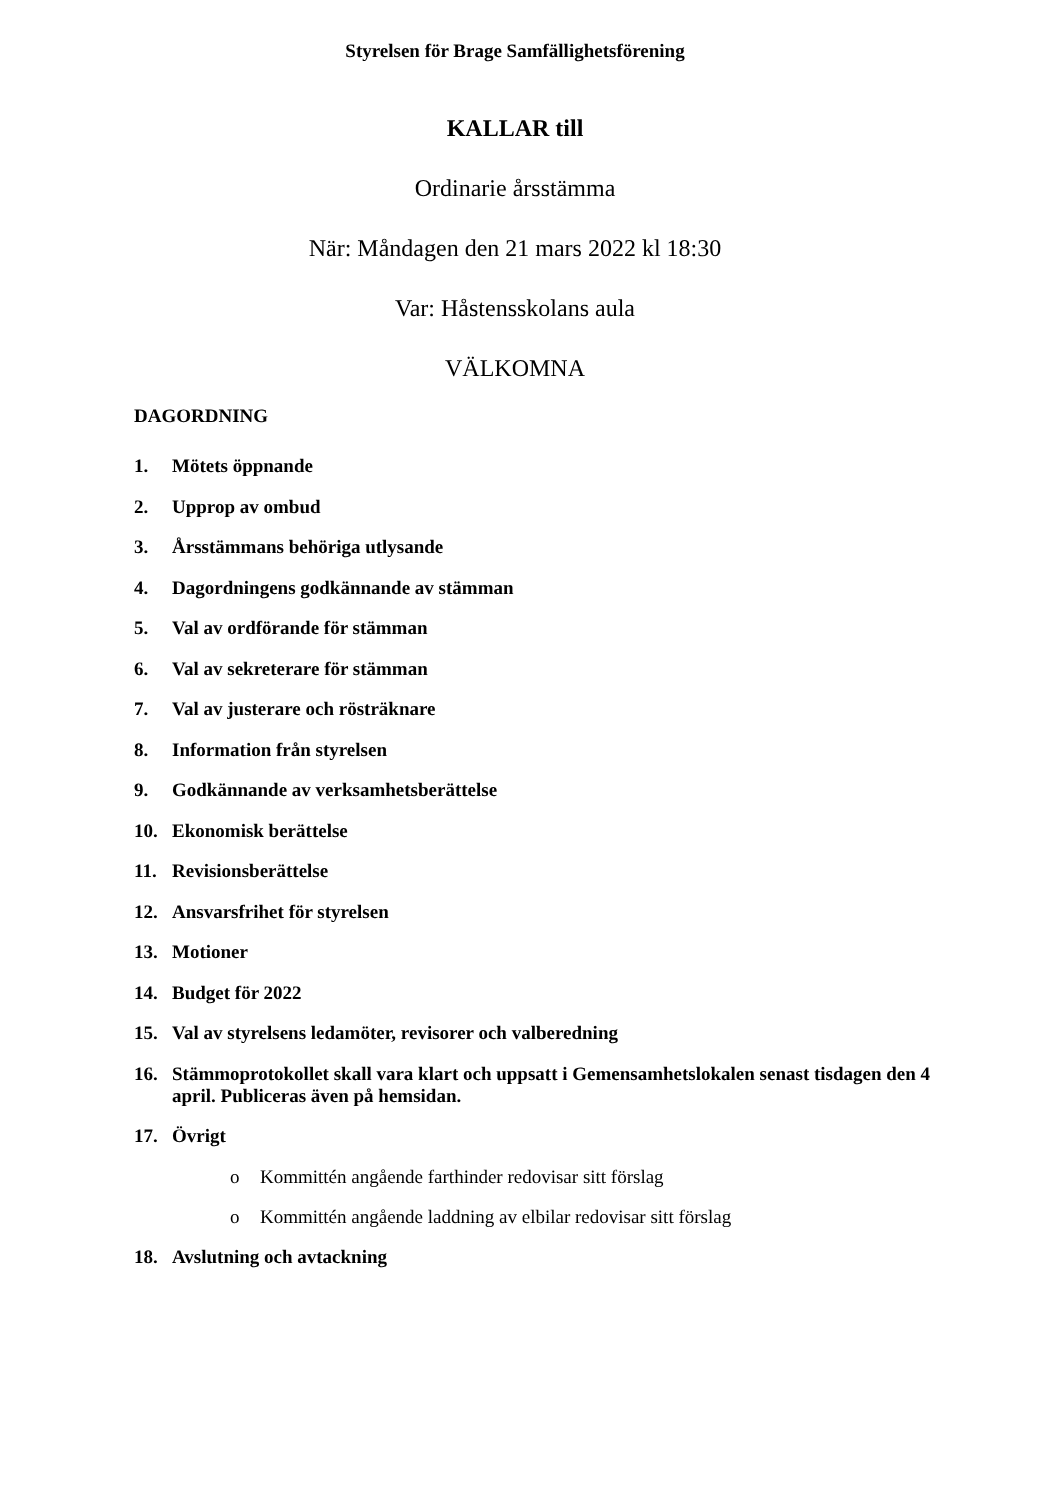Styrelsen för Brage Samfällighetsförening
KALLAR till
Ordinarie årsstämma
När: Måndagen den 21 mars 2022 kl 18:30
Var: Håstensskolans aula
VÄLKOMNA
DAGORDNING
1. Mötets öppnande
2. Upprop av ombud
3. Årsstämmans behöriga utlysande
4. Dagordningens godkännande av stämman
5. Val av ordförande för stämman
6. Val av sekreterare för stämman
7. Val av justerare och rösträknare
8. Information från styrelsen
9. Godkännande av verksamhetsberättelse
10. Ekonomisk berättelse
11. Revisionsberättelse
12. Ansvarsfrihet för styrelsen
13. Motioner
14. Budget för 2022
15. Val av styrelsens ledamöter, revisorer och valberedning
16. Stämmoprotokollet skall vara klart och uppsatt i Gemensamhetslokalen senast tisdagen den 4 april. Publiceras även på hemsidan.
17. Övrigt
o Kommittén angående farthinder redovisar sitt förslag
o Kommittén angående laddning av elbilar redovisar sitt förslag
18. Avslutning och avtackning